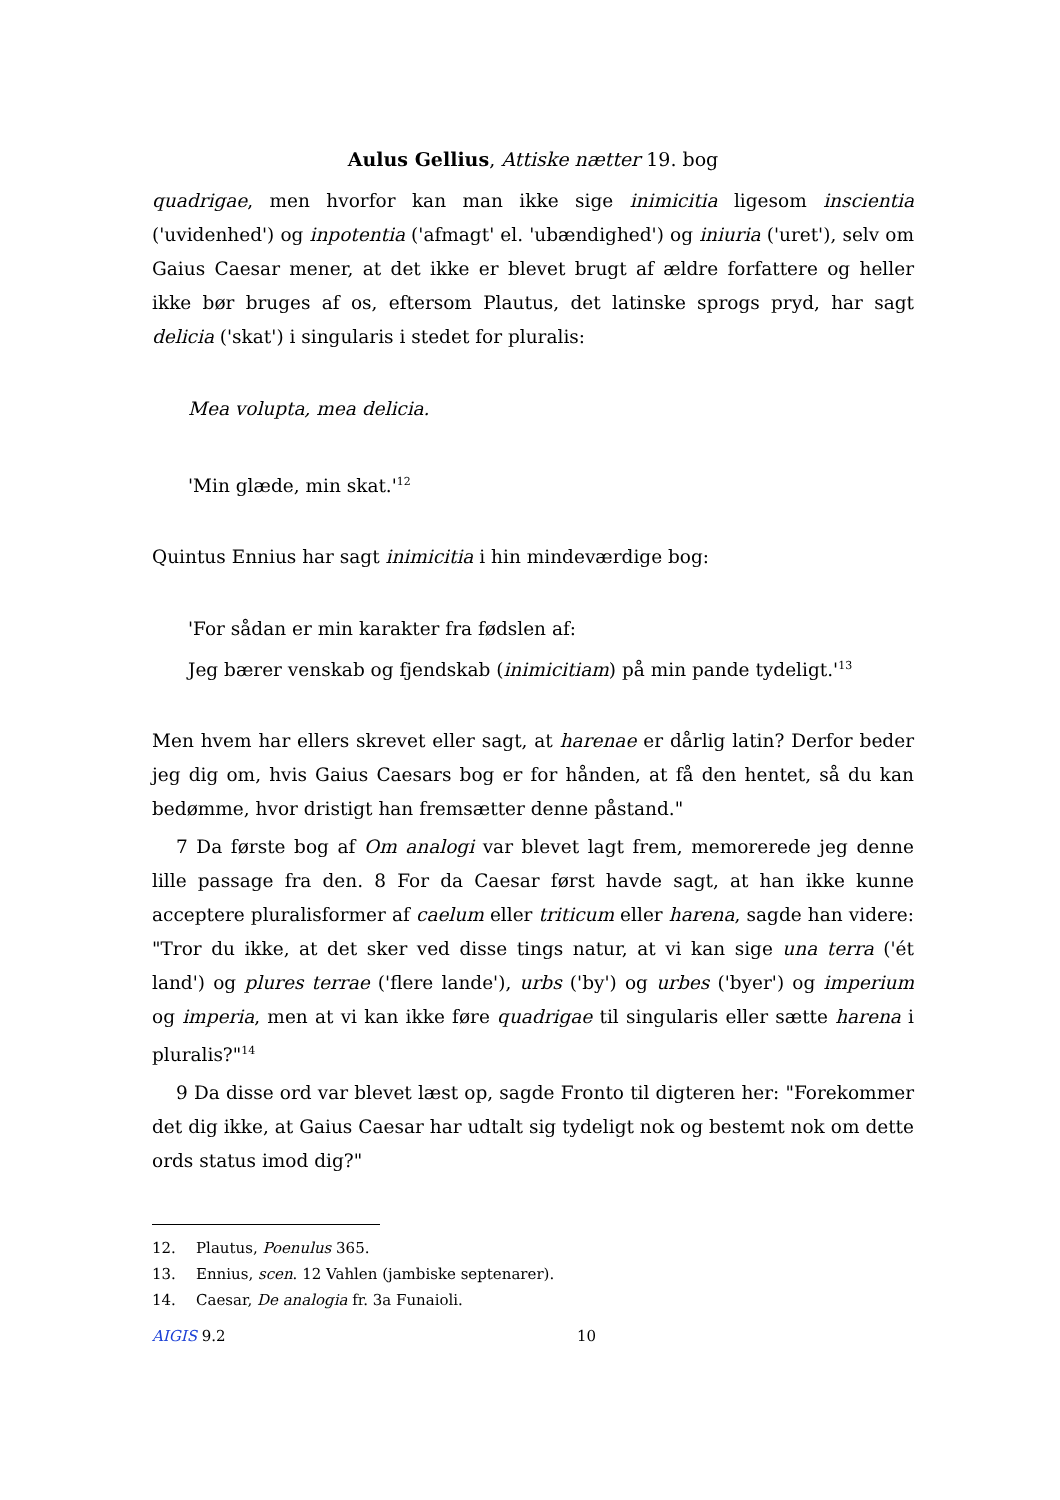Aulus Gellius, Attiske nætter 19. bog
quadrigae, men hvorfor kan man ikke sige inimicitia ligesom inscientia ('uvidenhed') og inpotentia ('afmagt' el. 'ubændighed') og iniuria ('uret'), selv om Gaius Caesar mener, at det ikke er blevet brugt af ældre forfattere og heller ikke bør bruges af os, eftersom Plautus, det latinske sprogs pryd, har sagt delicia ('skat') i singularis i stedet for pluralis:
Mea volupta, mea delicia.
'Min glæde, min skat.'<sup>12</sup>
Quintus Ennius har sagt inimicitia i hin mindeværdige bog:
'For sådan er min karakter fra fødslen af:
Jeg bærer venskab og fjendskab (inimicitiam) på min pande tydeligt.'<sup>13</sup>
Men hvem har ellers skrevet eller sagt, at harenae er dårlig latin? Derfor beder jeg dig om, hvis Gaius Caesars bog er for hånden, at få den hentet, så du kan bedømme, hvor dristigt han fremsætter denne påstand."
7 Da første bog af Om analogi var blevet lagt frem, memorerede jeg denne lille passage fra den. 8 For da Caesar først havde sagt, at han ikke kunne acceptere pluralisformer af caelum eller triticum eller harena, sagde han videre: "Tror du ikke, at det sker ved disse tings natur, at vi kan sige una terra ('ét land') og plures terrae ('flere lande'), urbs ('by') og urbes ('byer') og imperium og imperia, men at vi kan ikke føre quadrigae til singularis eller sætte harena i pluralis?"<sup>14</sup>
9 Da disse ord var blevet læst op, sagde Fronto til digteren her: "Forekommer det dig ikke, at Gaius Caesar har udtalt sig tydeligt nok og bestemt nok om dette ords status imod dig?"
12. Plautus, Poenulus 365.
13. Ennius, scen. 12 Vahlen (jambiske septenarer).
14. Caesar, De analogia fr. 3a Funaioli.
AIGIS 9.2 10